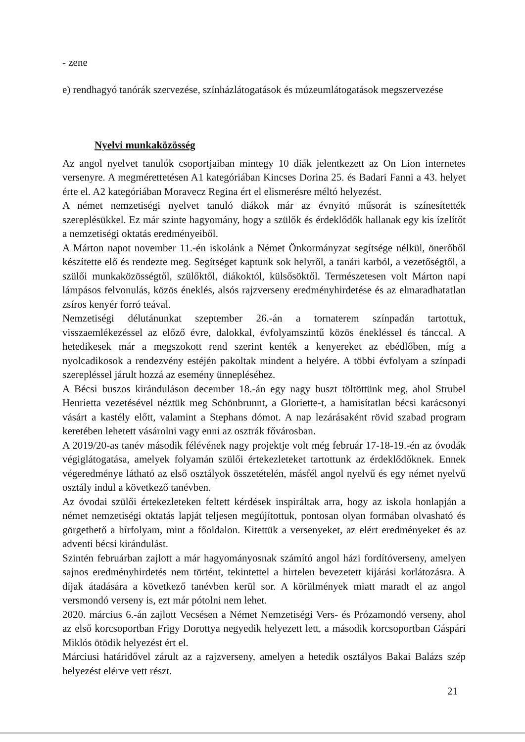- zene
e) rendhagyó tanórák szervezése, színházlátogatások és múzeumlátogatások megszervezése
Nyelvi munkaközösség
Az angol nyelvet tanulók csoportjaiban mintegy 10 diák jelentkezett az On Lion internetes versenyre. A megmérettetésen A1 kategóriában Kincses Dorina 25. és Badari Fanni a 43. helyet érte el. A2 kategóriában Moravecz Regina ért el elismerésre méltó helyezést.
A német nemzetiségi nyelvet tanuló diákok már az évnyitó műsorát is színesítették szereplésükkel. Ez már szinte hagyomány, hogy a szülők és érdeklődők hallanak egy kis ízelítőt a nemzetiségi oktatás eredményeiből.
A Márton napot november 11.-én iskolánk a Német Önkormányzat segítsége nélkül, önerőből készítette elő és rendezte meg. Segítséget kaptunk sok helyről, a tanári karból, a vezetőségtől, a szülői munkaközösségtől, szülőktől, diákoktól, külsősöktől. Természetesen volt Márton napi lámpásos felvonulás, közös éneklés, alsós rajzverseny eredményhirdetése és az elmaradhatatlan zsíros kenyér forró teával.
Nemzetiségi délutánunkat szeptember 26.-án a tornaterem színpadán tartottuk, visszaemlékezéssel az előző évre, dalokkal, évfolyamszintű közös énekléssel és tánccal. A hetedikesek már a megszokott rend szerint kenték a kenyereket az ebédlőben, míg a nyolcadikosok a rendezvény estéjén pakoltak mindent a helyére. A többi évfolyam a színpadi szerepléssel járult hozzá az esemény ünnepléséhez.
A Bécsi buszos kiránduláson december 18.-án egy nagy buszt töltöttünk meg, ahol Strubel Henrietta vezetésével néztük meg Schönbrunnt, a Gloriette-t, a hamisítatlan bécsi karácsonyi vásárt a kastély előtt, valamint a Stephans dómot. A nap lezárásaként rövid szabad program keretében lehetett vásárolni vagy enni az osztrák fővárosban.
A 2019/20-as tanév második félévének nagy projektje volt még február 17-18-19.-én az óvodák végiglátogatása, amelyek folyamán szülői értekezleteket tartottunk az érdeklődőknek. Ennek végeredménye látható az első osztályok összetételén, másfél angol nyelvű és egy német nyelvű osztály indul a következő tanévben.
Az óvodai szülői értekezleteken feltett kérdések inspiráltak arra, hogy az iskola honlapján a német nemzetiségi oktatás lapját teljesen megújítottuk, pontosan olyan formában olvasható és görgethető a hírfolyam, mint a főoldalon. Kitettük a versenyeket, az elért eredményeket és az adventi bécsi kirándulást.
Szintén februárban zajlott a már hagyományosnak számító angol házi fordítóverseny, amelyen sajnos eredményhirdetés nem történt, tekintettel a hirtelen bevezetett kijárási korlátozásra. A díjak átadására a következő tanévben kerül sor. A körülmények miatt maradt el az angol versmondó verseny is, ezt már pótolni nem lehet.
2020. március 6.-án zajlott Vecsésen a Német Nemzetiségi Vers- és Prózamondó verseny, ahol az első korcsoportban Frigy Dorottya negyedik helyezett lett, a második korcsoportban Gáspári Miklós ötödik helyezést ért el.
Márciusi határidővel zárult az a rajzverseny, amelyen a hetedik osztályos Bakai Balázs szép helyezést elérve vett részt.
21